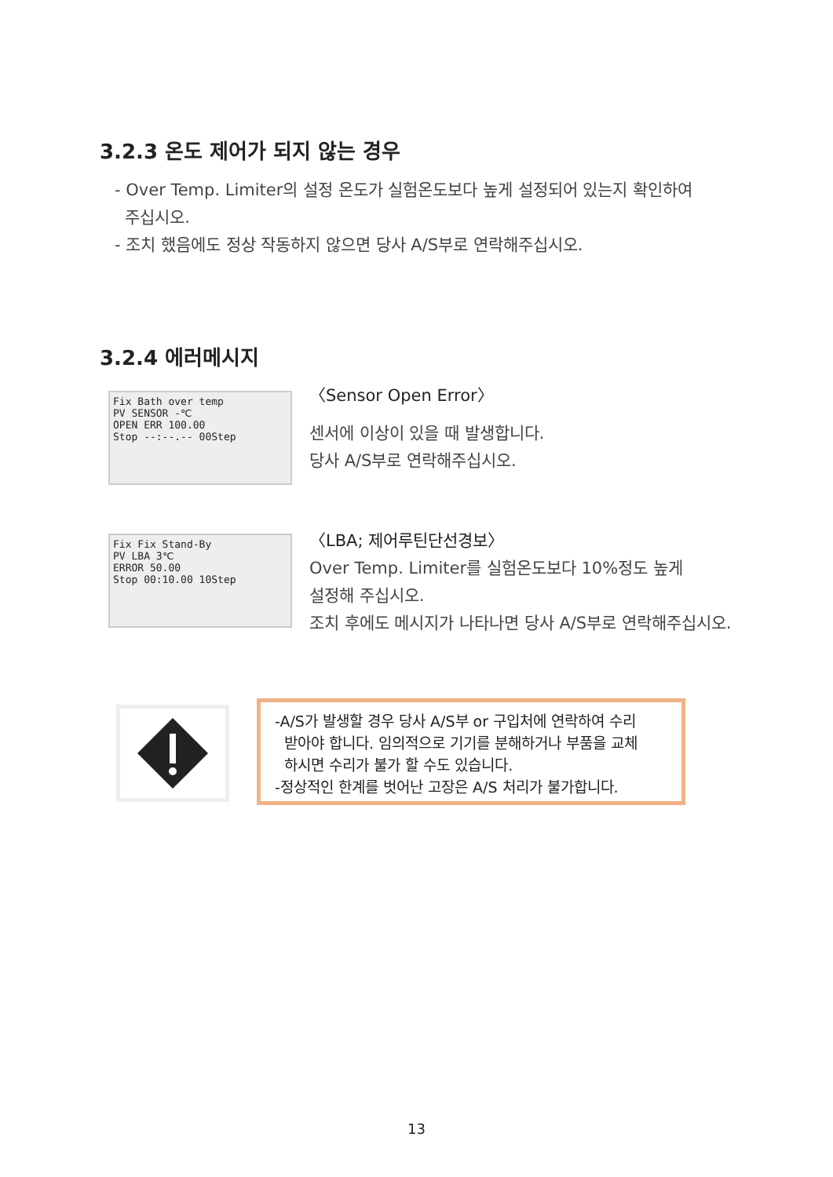3.2.3 온도 제어가 되지 않는 경우
- Over Temp. Limiter의 설정 온도가 실험온도보다 높게 설정되어 있는지 확인하여
주십시오.
- 조치 했음에도 정상 작동하지 않으면 당사 A/S부로 연락해주십시오.
3.2.4 에러메시지
Fix Bath over temp
PV SENSOR -℃
OPEN ERR 100.00
Stop --:--.-- 00Step
〈Sensor Open Error〉
센서에 이상이 있을 때 발생합니다.
당사 A/S부로 연락해주십시오.
Fix Fix Stand-By
PV LBA 3℃
ERROR 50.00
Stop 00:10.00 10Step
〈LBA; 제어루틴단선경보〉
Over Temp. Limiter를 실험온도보다 10%정도 높게
설정해 주십시오.
조치 후에도 메시지가 나타나면 당사 A/S부로 연락해주십시오.
-A/S가 발생할 경우 당사 A/S부 or 구입처에 연락하여 수리
받아야 합니다. 임의적으로 기기를 분해하거나 부품을 교체
하시면 수리가 불가 할 수도 있습니다.
-정상적인 한계를 벗어난 고장은 A/S 처리가 불가합니다.
13